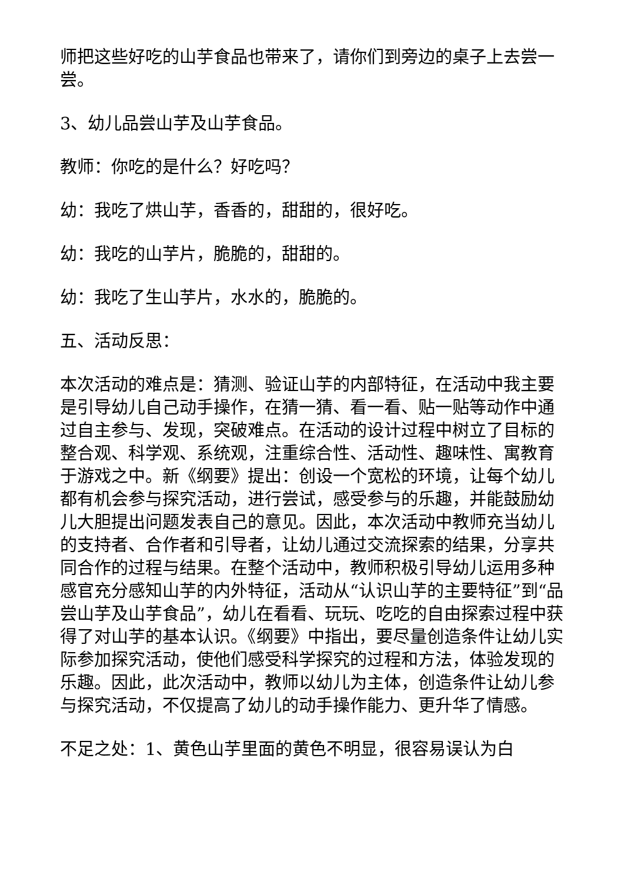师把这些好吃的山芋食品也带来了，请你们到旁边的桌子上去尝一尝。
3、幼儿品尝山芋及山芋食品。
教师：你吃的是什么？好吃吗？
幼：我吃了烘山芋，香香的，甜甜的，很好吃。
幼：我吃的山芋片，脆脆的，甜甜的。
幼：我吃了生山芋片，水水的，脆脆的。
五、活动反思：
本次活动的难点是：猜测、验证山芋的内部特征，在活动中我主要是引导幼儿自己动手操作，在猜一猜、看一看、贴一贴等动作中通过自主参与、发现，突破难点。在活动的设计过程中树立了目标的整合观、科学观、系统观，注重综合性、活动性、趣味性、寓教育于游戏之中。新《纲要》提出：创设一个宽松的环境，让每个幼儿都有机会参与探究活动，进行尝试，感受参与的乐趣，并能鼓励幼儿大胆提出问题发表自己的意见。因此，本次活动中教师充当幼儿的支持者、合作者和引导者，让幼儿通过交流探索的结果，分享共同合作的过程与结果。在整个活动中，教师积极引导幼儿运用多种感官充分感知山芋的内外特征，活动从“认识山芋的主要特征”到“品尝山芋及山芋食品”，幼儿在看看、玩玩、吃吃的自由探索过程中获得了对山芋的基本认识。《纲要》中指出，要尽量创造条件让幼儿实际参加探究活动，使他们感受科学探究的过程和方法，体验发现的乐趣。因此，此次活动中，教师以幼儿为主体，创造条件让幼儿参与探究活动，不仅提高了幼儿的动手操作能力、更升华了情感。
不足之处：1、黄色山芋里面的黄色不明显，很容易误认为白